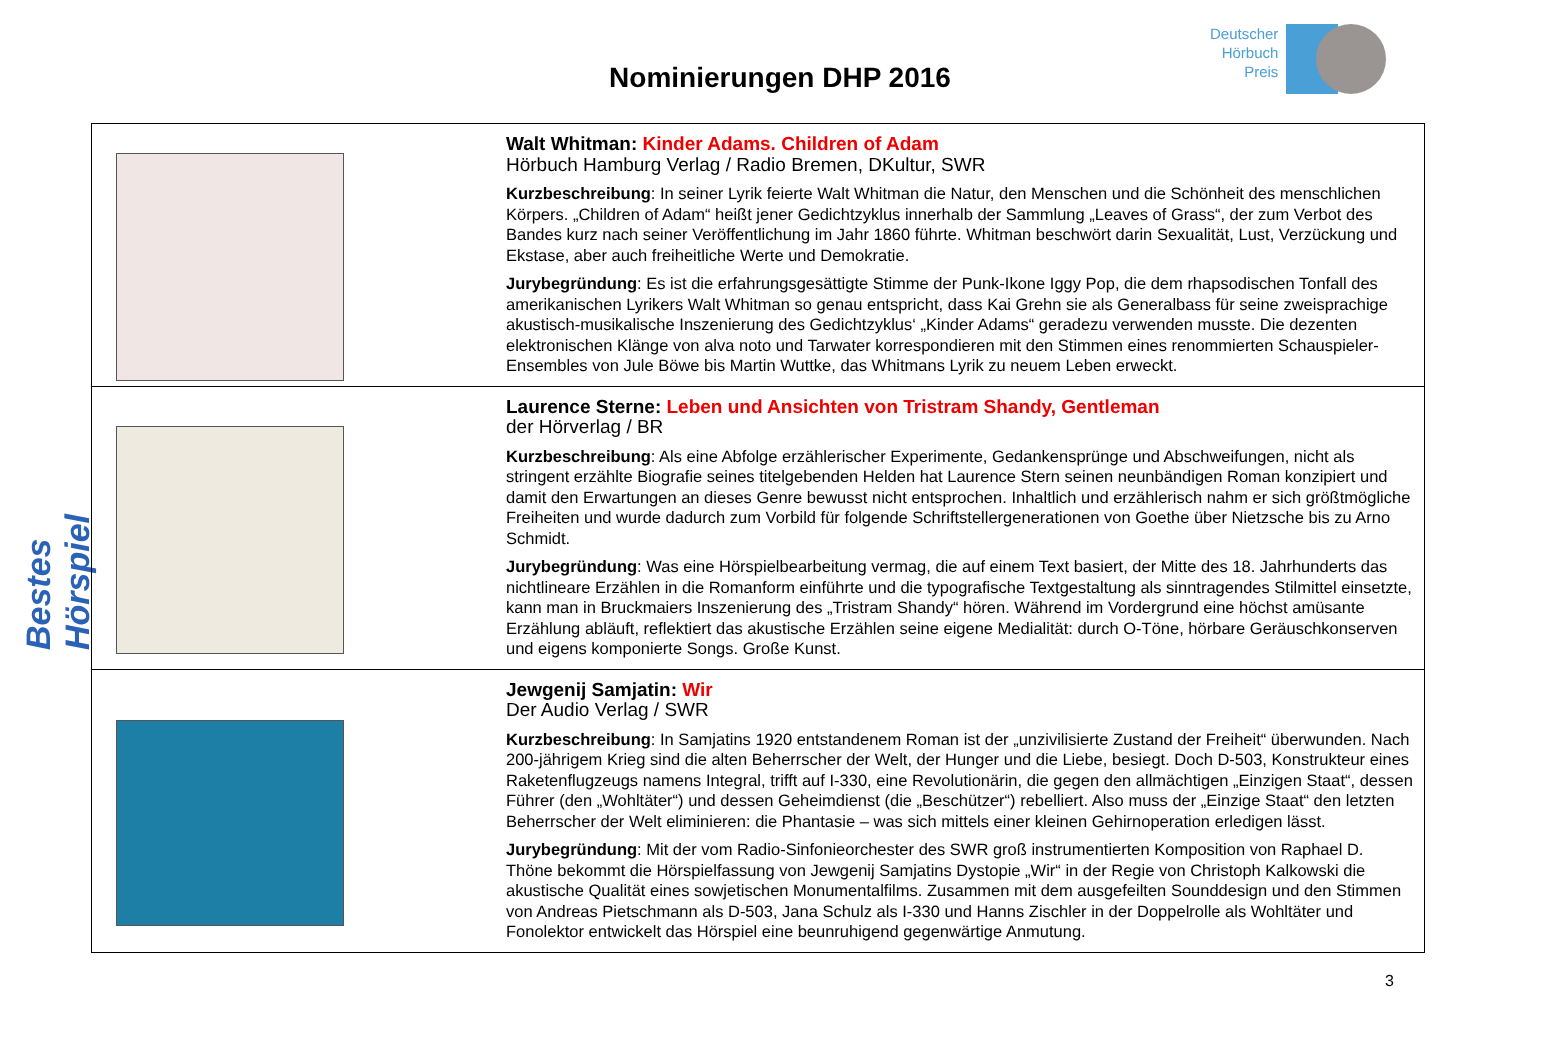Deutscher
Hörbuch
Preis
Nominierungen DHP 2016
Bestes Hörspiel
| | Walt Whitman: Kinder Adams. Children of Adam Hörbuch Hamburg Verlag / Radio Bremen, DKultur, SWR Kurzbeschreibung : In seiner Lyrik feierte Walt Whitman die Natur, den Menschen und die Schönheit des menschlichen Körpers. „Children of Adam“ heißt jener Gedichtzyklus innerhalb der Sammlung „Leaves of Grass“, der zum Verbot des Bandes kurz nach seiner Veröffentlichung im Jahr 1860 führte. Whitman beschwört darin Sexualität, Lust, Verzückung und Ekstase, aber auch freiheitliche Werte und Demokratie. Jurybegründung : Es ist die erfahrungsgesättigte Stimme der Punk-Ikone Iggy Pop, die dem rhapsodischen Tonfall des amerikanischen Lyrikers Walt Whitman so genau entspricht, dass Kai Grehn sie als Generalbass für seine zweisprachige akustisch-musikalische Inszenierung des Gedichtzyklus‘ „Kinder Adams“ geradezu verwenden musste. Die dezenten elektronischen Klänge von alva noto und Tarwater korrespondieren mit den Stimmen eines renommierten Schauspieler-Ensembles von Jule Böwe bis Martin Wuttke, das Whitmans Lyrik zu neuem Leben erweckt. |
| | Laurence Sterne: Leben und Ansichten von Tristram Shandy, Gentleman der Hörverlag / BR Kurzbeschreibung : Als eine Abfolge erzählerischer Experimente, Gedankensprünge und Abschweifungen, nicht als stringent erzählte Biografie seines titelgebenden Helden hat Laurence Stern seinen neunbändigen Roman konzipiert und damit den Erwartungen an dieses Genre bewusst nicht entsprochen. Inhaltlich und erzählerisch nahm er sich größtmögliche Freiheiten und wurde dadurch zum Vorbild für folgende Schriftstellergenerationen von Goethe über Nietzsche bis zu Arno Schmidt. Jurybegründung : Was eine Hörspielbearbeitung vermag, die auf einem Text basiert, der Mitte des 18. Jahrhunderts das nichtlineare Erzählen in die Romanform einführte und die typografische Textgestaltung als sinntragendes Stilmittel einsetzte, kann man in Bruckmaiers Inszenierung des „Tristram Shandy“ hören. Während im Vordergrund eine höchst amüsante Erzählung abläuft, reflektiert das akustische Erzählen seine eigene Medialität: durch O-Töne, hörbare Geräuschkonserven und eigens komponierte Songs. Große Kunst. |
| | Jewgenij Samjatin: Wir Der Audio Verlag / SWR Kurzbeschreibung : In Samjatins 1920 entstandenem Roman ist der „unzivilisierte Zustand der Freiheit“ überwunden. Nach 200-jährigem Krieg sind die alten Beherrscher der Welt, der Hunger und die Liebe, besiegt. Doch D-503, Konstrukteur eines Raketenflugzeugs namens Integral, trifft auf I-330, eine Revolutionärin, die gegen den allmächtigen „Einzigen Staat“, dessen Führer (den „Wohltäter“) und dessen Geheimdienst (die „Beschützer“) rebelliert. Also muss der „Einzige Staat“ den letzten Beherrscher der Welt eliminieren: die Phantasie – was sich mittels einer kleinen Gehirnoperation erledigen lässt. Jurybegründung : Mit der vom Radio-Sinfonieorchester des SWR groß instrumentierten Komposition von Raphael D. Thöne bekommt die Hörspielfassung von Jewgenij Samjatins Dystopie „Wir“ in der Regie von Christoph Kalkowski die akustische Qualität eines sowjetischen Monumentalfilms. Zusammen mit dem ausgefeilten Sounddesign und den Stimmen von Andreas Pietschmann als D-503, Jana Schulz als I-330 und Hanns Zischler in der Doppelrolle als Wohltäter und Fonolektor entwickelt das Hörspiel eine beunruhigend gegenwärtige Anmutung. |
3